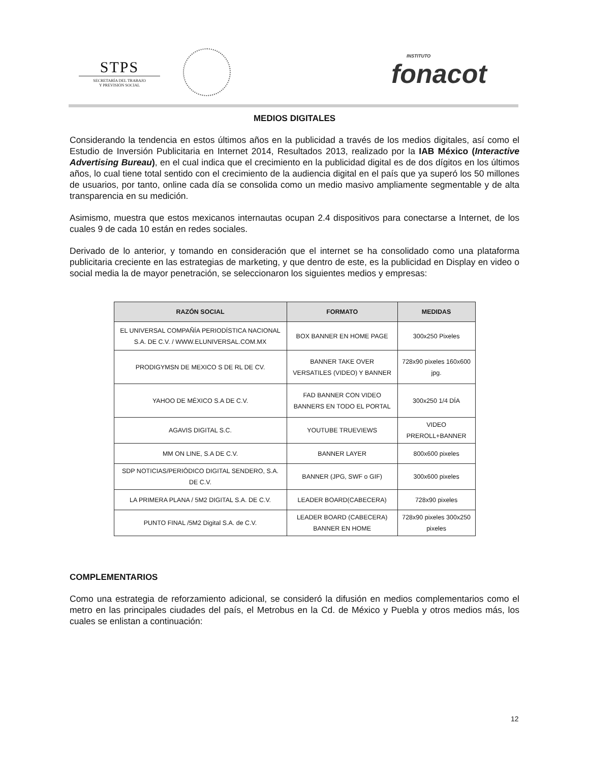STPS
SECRETARÍA DEL TRABAJO
Y PREVISIÓN SOCIAL
INSTITUTO
fonacot
MEDIOS DIGITALES
Considerando la tendencia en estos últimos años en la publicidad a través de los medios digitales, así como el Estudio de Inversión Publicitaria en Internet 2014, Resultados 2013, realizado por la IAB México (Interactive Advertising Bureau), en el cual indica que el crecimiento en la publicidad digital es de dos dígitos en los últimos años, lo cual tiene total sentido con el crecimiento de la audiencia digital en el país que ya superó los 50 millones de usuarios, por tanto, online cada día se consolida como un medio masivo ampliamente segmentable y de alta transparencia en su medición.
Asimismo, muestra que estos mexicanos internautas ocupan 2.4 dispositivos para conectarse a Internet, de los cuales 9 de cada 10 están en redes sociales.
Derivado de lo anterior, y tomando en consideración que el internet se ha consolidado como una plataforma publicitaria creciente en las estrategias de marketing, y que dentro de este, es la publicidad en Display en video o social media la de mayor penetración, se seleccionaron los siguientes medios y empresas:
| RAZÓN SOCIAL | FORMATO | MEDIDAS |
| --- | --- | --- |
| EL UNIVERSAL COMPAÑÍA PERIODÍSTICA NACIONAL S.A. DE C.V. / WWW.ELUNIVERSAL.COM.MX | BOX BANNER EN HOME PAGE | 300x250 Pixeles |
| PRODIGYMSN DE MEXICO S DE RL DE CV. | BANNER TAKE OVER VERSATILES (VIDEO) Y BANNER | 728x90 pixeles 160x600 jpg. |
| YAHOO DE MÉXICO S.A DE C.V. | FAD BANNER CON VIDEO BANNERS EN TODO EL PORTAL | 300x250 1/4 DÍA |
| AGAVIS DIGITAL S.C. | YOUTUBE TRUEVIEWS | VIDEO PREROLL+BANNER |
| MM ON LINE, S.A DE C.V. | BANNER LAYER | 800x600 pixeles |
| SDP NOTICIAS/PERIÓDICO DIGITAL SENDERO, S.A. DE C.V. | BANNER (JPG, SWF o GIF) | 300x600 pixeles |
| LA PRIMERA PLANA / 5M2 DIGITAL S.A. DE C.V. | LEADER BOARD(CABECERA) | 728x90 pixeles |
| PUNTO FINAL /5M2 Digital S.A. de C.V. | LEADER BOARD (CABECERA) BANNER EN HOME | 728x90 pixeles 300x250 pixeles |
COMPLEMENTARIOS
Como una estrategia de reforzamiento adicional, se consideró la difusión en medios complementarios como el metro en las principales ciudades del país, el Metrobus en la Cd. de México y Puebla y otros medios más, los cuales se enlistan a continuación:
12